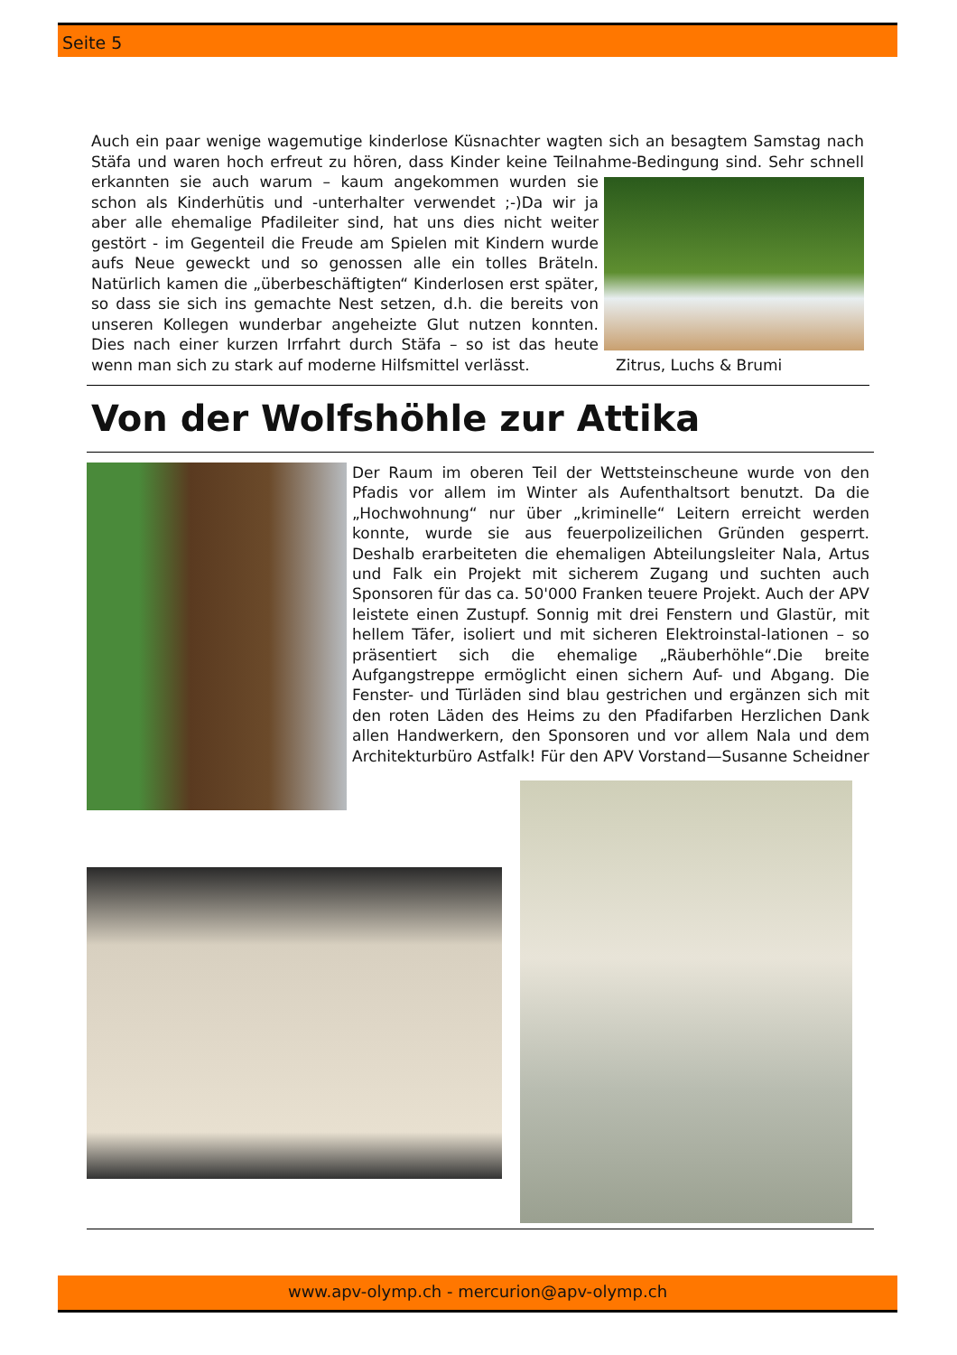Seite 5
Auch ein paar wenige wagemutige kinderlose Küsnachter wagten sich an besagtem Samstag nach Stäfa und waren hoch erfreut zu hören, dass Kinder keine Teilnahme-Bedingung sind. Sehr schnell
erkannten sie auch warum – kaum angekommen wurden sie schon als Kinderhütis und -unterhalter verwendet ;-)Da wir ja aber alle ehemalige Pfadileiter sind, hat uns dies nicht weiter gestört - im Gegenteil die Freude am Spielen mit Kindern wurde aufs Neue geweckt und so genossen alle ein tolles Bräteln. Natürlich kamen die „überbeschäftigten“ Kinderlosen erst später, so dass sie sich ins gemachte Nest setzen, d.h. die bereits von unseren Kollegen wunderbar angeheizte Glut nutzen konnten. Dies nach einer kurzen Irrfahrt durch Stäfa – so ist das heute wenn man sich zu stark auf moderne Hilfsmittel verlässt. Zitrus, Luchs & Brumi
Von der Wolfshöhle zur Attika
Der Raum im oberen Teil der Wettsteinscheune wurde von den Pfadis vor allem im Winter als Aufenthaltsort benutzt. Da die „Hochwohnung“ nur über „kriminelle“ Leitern erreicht werden konnte, wurde sie aus feuerpolizeilichen Gründen gesperrt. Deshalb erarbeiteten die ehemaligen Abteilungsleiter Nala, Artus und Falk ein Projekt mit sicherem Zugang und suchten auch Sponsoren für das ca. 50'000 Franken teuere Projekt. Auch der APV leistete einen Zustupf. Sonnig mit drei Fenstern und Glastür, mit hellem Täfer, isoliert und mit sicheren Elektroinstal-lationen – so präsentiert sich die ehemalige „Räuberhöhle“.Die breite Aufgangstreppe ermöglicht einen sichern Auf- und Abgang. Die Fenster- und Türläden sind blau gestrichen und ergänzen sich mit den roten Läden des Heims zu den Pfadifarben Herzlichen Dank allen Handwerkern, den Sponsoren und vor allem Nala und dem Architekturbüro Astfalk! Für den APV Vorstand—Susanne Scheidner
www.apv-olymp.ch - mercurion@apv-olymp.ch